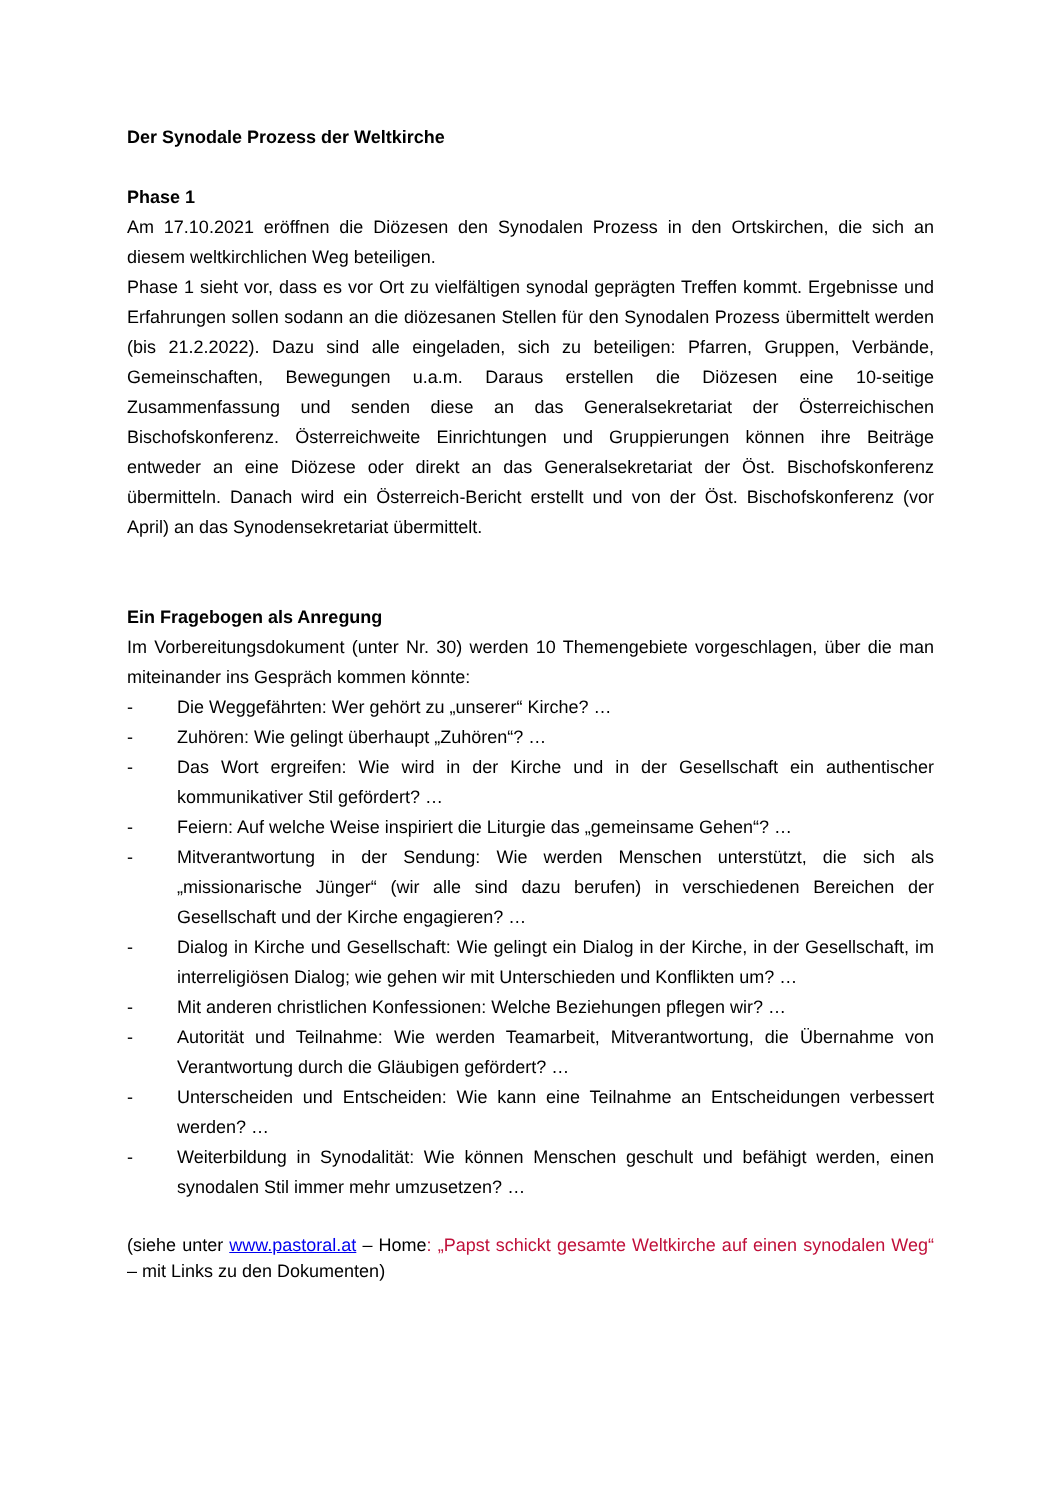Der Synodale Prozess der Weltkirche
Phase 1
Am 17.10.2021 eröffnen die Diözesen den Synodalen Prozess in den Ortskirchen, die sich an diesem weltkirchlichen Weg beteiligen.
Phase 1 sieht vor, dass es vor Ort zu vielfältigen synodal geprägten Treffen kommt. Ergebnisse und Erfahrungen sollen sodann an die diözesanen Stellen für den Synodalen Prozess übermittelt werden (bis 21.2.2022). Dazu sind alle eingeladen, sich zu beteiligen: Pfarren, Gruppen, Verbände, Gemeinschaften, Bewegungen u.a.m. Daraus erstellen die Diözesen eine 10-seitige Zusammenfassung und senden diese an das Generalsekretariat der Österreichischen Bischofskonferenz. Österreichweite Einrichtungen und Gruppierungen können ihre Beiträge entweder an eine Diözese oder direkt an das Generalsekretariat der Öst. Bischofskonferenz übermitteln. Danach wird ein Österreich-Bericht erstellt und von der Öst. Bischofskonferenz (vor April) an das Synodensekretariat übermittelt.
Ein Fragebogen als Anregung
Im Vorbereitungsdokument (unter Nr. 30) werden 10 Themengebiete vorgeschlagen, über die man miteinander ins Gespräch kommen könnte:
- Die Weggefährten: Wer gehört zu „unserer“ Kirche? …
- Zuhören: Wie gelingt überhaupt „Zuhören“? …
- Das Wort ergreifen: Wie wird in der Kirche und in der Gesellschaft ein authentischer kommunikativer Stil gefördert? …
- Feiern: Auf welche Weise inspiriert die Liturgie das „gemeinsame Gehen“? …
- Mitverantwortung in der Sendung: Wie werden Menschen unterstützt, die sich als „missionarische Jünger“ (wir alle sind dazu berufen) in verschiedenen Bereichen der Gesellschaft und der Kirche engagieren? …
- Dialog in Kirche und Gesellschaft: Wie gelingt ein Dialog in der Kirche, in der Gesellschaft, im interreligiösen Dialog; wie gehen wir mit Unterschieden und Konflikten um? …
- Mit anderen christlichen Konfessionen: Welche Beziehungen pflegen wir? …
- Autorität und Teilnahme: Wie werden Teamarbeit, Mitverantwortung, die Übernahme von Verantwortung durch die Gläubigen gefördert? …
- Unterscheiden und Entscheiden: Wie kann eine Teilnahme an Entscheidungen verbessert werden? …
- Weiterbildung in Synodalität: Wie können Menschen geschult und befähigt werden, einen synodalen Stil immer mehr umzusetzen? …
(siehe unter www.pastoral.at – Home: „Papst schickt gesamte Weltkirche auf einen synodalen Weg“ – mit Links zu den Dokumenten)